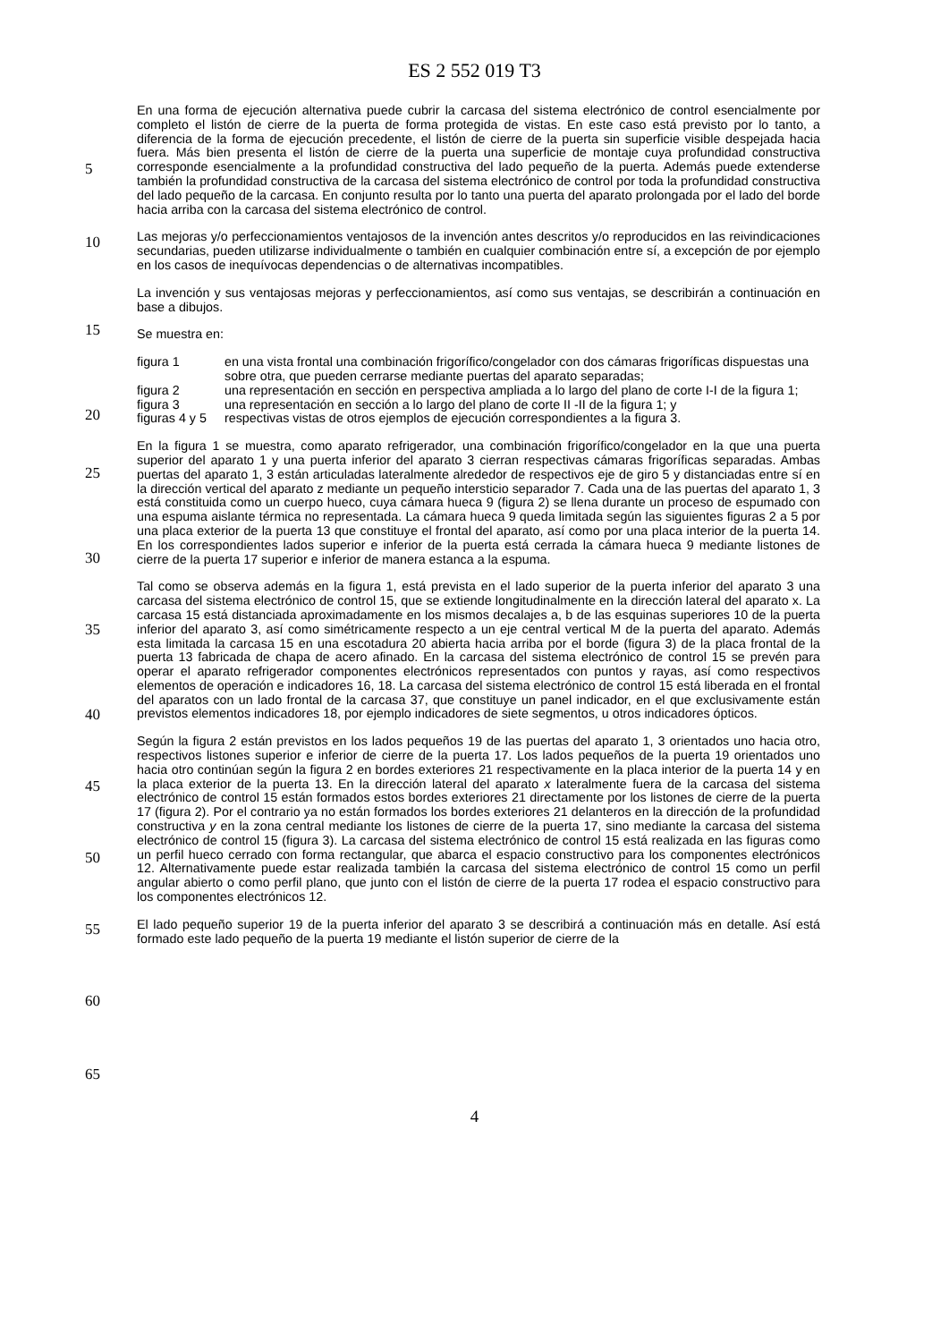ES 2 552 019 T3
En una forma de ejecución alternativa puede cubrir la carcasa del sistema electrónico de control esencialmente por completo el listón de cierre de la puerta de forma protegida de vistas. En este caso está previsto por lo tanto, a diferencia de la forma de ejecución precedente, el listón de cierre de la puerta sin superficie visible despejada hacia fuera. Más bien presenta el listón de cierre de la puerta una
5
superficie de montaje cuya profundidad constructiva corresponde esencialmente a la profundidad constructiva del lado pequeño de la puerta. Además puede extenderse también la profundidad constructiva de la carcasa del sistema electrónico de control por toda la profundidad constructiva del lado pequeño de la carcasa. En conjunto resulta por lo tanto una puerta del aparato prolongada por el lado del borde hacia arriba con la carcasa del sistema electrónico de control.
10
Las mejoras y/o perfeccionamientos ventajosos de la invención antes descritos y/o reproducidos en las reivindicaciones secundarias, pueden utilizarse individualmente o también en cualquier combinación entre sí, a excepción de por ejemplo en los casos de inequívocas dependencias o de alternativas incompatibles.
15
La invención y sus ventajosas mejoras y perfeccionamientos, así como sus ventajas, se describirán a continuación en base a dibujos.
Se muestra en:
20
figura 1 en una vista frontal una combinación frigorífico/congelador con dos cámaras frigoríficas dispuestas una sobre otra, que pueden cerrarse mediante puertas del aparato separadas;
figura 2 una representación en sección en perspectiva ampliada a lo largo del plano de corte I-I de la figura 1;
figura 3 una representación en sección a lo largo del plano de corte II -II de la figura 1; y
25
figuras 4 y 5 respectivas vistas de otros ejemplos de ejecución correspondientes a la figura 3.
En la figura 1 se muestra, como aparato refrigerador, una combinación frigorífico/congelador en la que una puerta superior del aparato 1 y una puerta inferior del aparato 3 cierran respectivas cámaras frigoríficas separadas. Ambas puertas del aparato 1, 3 están articuladas lateralmente alrededor de
30
respectivos eje de giro 5 y distanciadas entre sí en la dirección vertical del aparato z mediante un pequeño intersticio separador 7. Cada una de las puertas del aparato 1, 3 está constituida como un cuerpo hueco, cuya cámara hueca 9 (figura 2) se llena durante un proceso de espumado con una espuma aislante térmica no representada. La cámara hueca 9 queda limitada según las siguientes figuras 2 a 5 por una placa exterior de la puerta 13 que constituye el frontal del aparato, así como por una placa
35
interior de la puerta 14. En los correspondientes lados superior e inferior de la puerta está cerrada la cámara hueca 9 mediante listones de cierre de la puerta 17 superior e inferior de manera estanca a la espuma.
Tal como se observa además en la figura 1, está prevista en el lado superior de la puerta inferior del
40
aparato 3 una carcasa del sistema electrónico de control 15, que se extiende longitudinalmente en la dirección lateral del aparato x. La carcasa 15 está distanciada aproximadamente en los mismos decalajes a, b de las esquinas superiores 10 de la puerta inferior del aparato 3, así como simétricamente respecto a un eje central vertical M de la puerta del aparato. Además esta limitada la carcasa 15 en una escotadura 20 abierta hacia arriba por el borde (figura 3) de la placa frontal de la puerta 13 fabricada de chapa de
45
acero afinado. En la carcasa del sistema electrónico de control 15 se prevén para operar el aparato refrigerador componentes electrónicos representados con puntos y rayas, así como respectivos elementos de operación e indicadores 16, 18. La carcasa del sistema electrónico de control 15 está liberada en el frontal del aparatos con un lado frontal de la carcasa 37, que constituye un panel indicador, en el que exclusivamente están previstos elementos indicadores 18, por ejemplo indicadores de
50
siete segmentos, u otros indicadores ópticos.
Según la figura 2 están previstos en los lados pequeños 19 de las puertas del aparato 1, 3 orientados uno hacia otro, respectivos listones superior e inferior de cierre de la puerta 17. Los lados pequeños de la puerta 19 orientados uno hacia otro continúan según la figura 2 en bordes exteriores 21 respectivamente
55
en la placa interior de la puerta 14 y en la placa exterior de la puerta 13. En la dirección lateral del aparato x lateralmente fuera de la carcasa del sistema electrónico de control 15 están formados estos bordes exteriores 21 directamente por los listones de cierre de la puerta 17 (figura 2). Por el contrario ya no están formados los bordes exteriores 21 delanteros en la dirección de la profundidad constructiva y en la zona central mediante los listones de cierre de la puerta 17, sino mediante la carcasa del sistema electrónico de
60
control 15 (figura 3). La carcasa del sistema electrónico de control 15 está realizada en las figuras como un perfil hueco cerrado con forma rectangular, que abarca el espacio constructivo para los componentes electrónicos 12. Alternativamente puede estar realizada también la carcasa del sistema electrónico de control 15 como un perfil angular abierto o como perfil plano, que junto con el listón de cierre de la puerta 17 rodea el espacio constructivo para los componentes electrónicos 12.
65
El lado pequeño superior 19 de la puerta inferior del aparato 3 se describirá a continuación más en detalle. Así está formado este lado pequeño de la puerta 19 mediante el listón superior de cierre de la
4